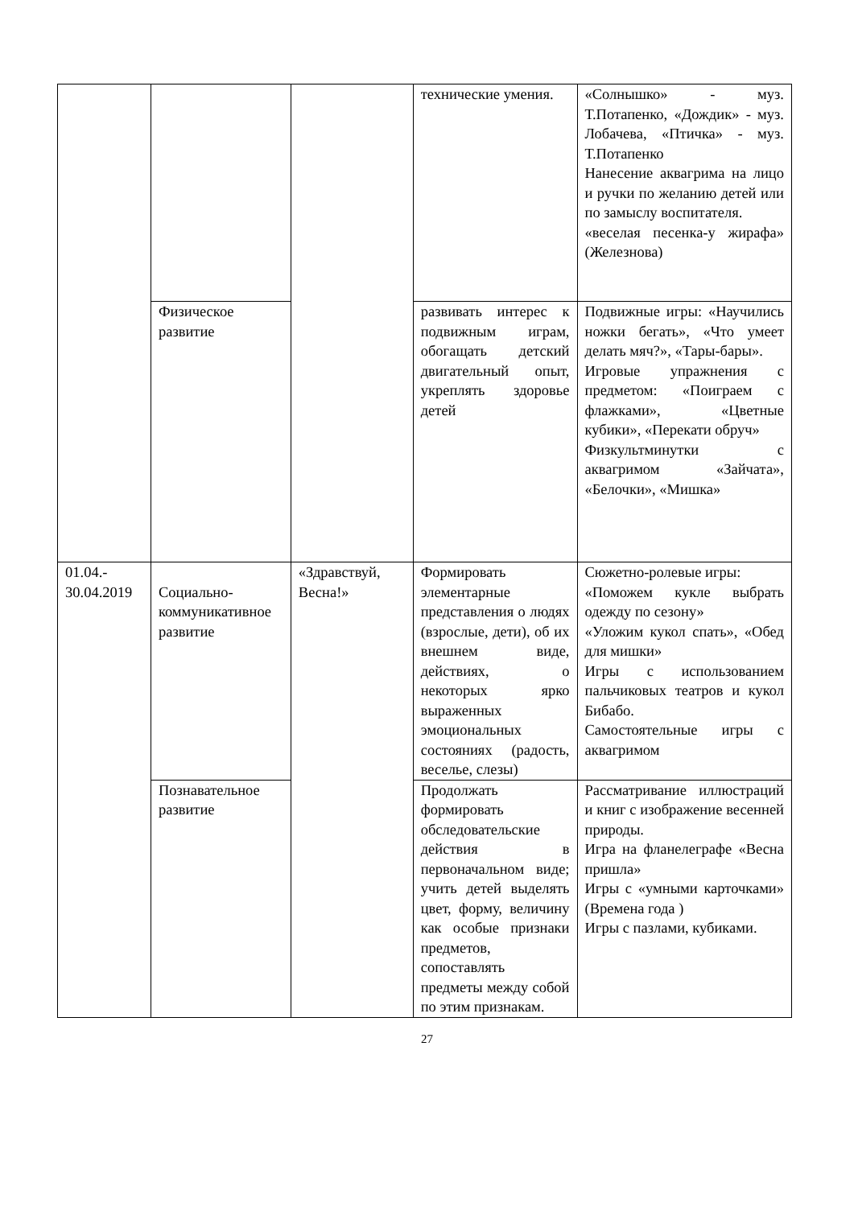| | | | технические умения. | «Солнышко» - муз. Т.Потапенко, «Дождик» - муз. Лобачева, «Птичка» - муз. Т.Потапенко Нанесение аквагрима на лицо и ручки по желанию детей или по замыслу воспитателя. «веселая песенка-у жирафа» (Железнова) |
| | Физическое развитие | | развивать интерес к подвижным играм, обогащать детский двигательный опыт, укреплять здоровье детей | Подвижные игры: «Научились ножки бегать», «Что умеет делать мяч?», «Тары-бары». Игровые упражнения с предметом: «Поиграем с флажками», «Цветные кубики», «Перекати обруч» Физкультминутки с аквагримом «Зайчата», «Белочки», «Мишка» |
| 01.04.- 30.04.2019 | Социально-коммуникативное развитие | «Здравствуй, Весна!» | Формировать элементарные представления о людях (взрослые, дети), об их внешнем виде, действиях, о некоторых ярко выраженных эмоциональных состояниях (радость, веселье, слезы) | Сюжетно-ролевые игры: «Поможем кукле выбрать одежду по сезону» «Уложим кукол спать», «Обед для мишки» Игры с использованием пальчиковых театров и кукол Бибабо. Самостоятельные игры с аквагримом |
| | Познавательное развитие | | Продолжать формировать обследовательские действия в первоначальном виде; учить детей выделять цвет, форму, величину как особые признаки предметов, сопоставлять предметы между собой по этим признакам. | Рассматривание иллюстраций и книг с изображение весенней природы. Игра на фланелеграфе «Весна пришла» Игры с «умными карточками» (Времена года ) Игры с пазлами, кубиками. |
27